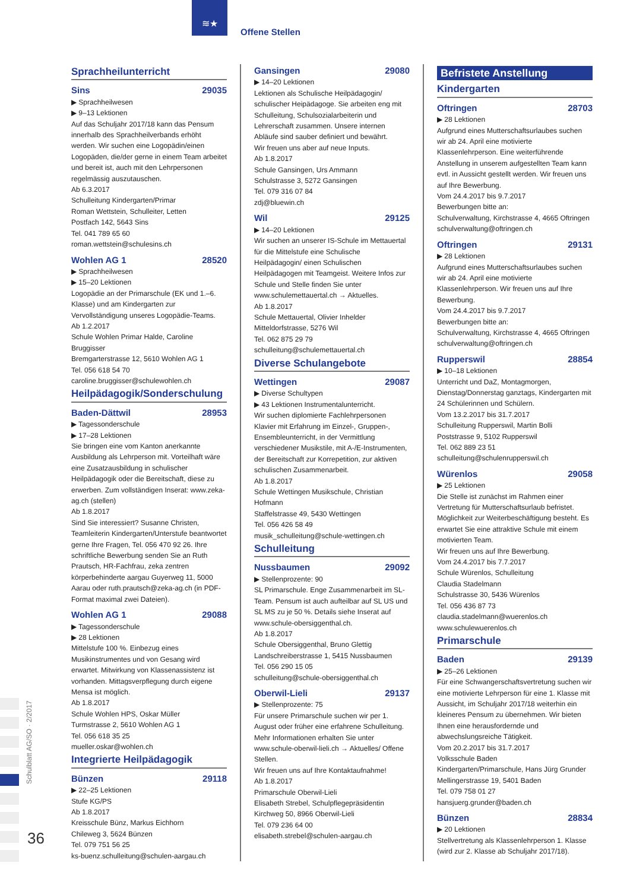≋★
Offene Stellen
Sprachheilunterricht
Sins 29035
▶ Sprachheilwesen
▶ 9–13 Lektionen
Auf das Schuljahr 2017/18 kann das Pensum innerhalb des Sprachheilverbands erhöht werden. Wir suchen eine Logopädin/einen Logopäden, die/der gerne in einem Team arbeitet und bereit ist, auch mit den Lehrpersonen regelmässig aus­zutauschen.
Ab 6.3.2017
Schulleitung Kindergarten/Primar
Roman Wettstein, Schulleiter, Letten
Postfach 142, 5643 Sins
Tel. 041 789 65 60
roman.wettstein@schulesins.ch
Wohlen AG 1 28520
▶ Sprachheilwesen
▶ 15–20 Lektionen
Logopädie an der Primarschule (EK und 1.–6. Klasse) und am Kindergarten zur Vervollständigung unseres Logopädie-Teams.
Ab 1.2.2017
Schule Wohlen Primar Halde, Caroline Bruggisser
Bremgarterstrasse 12, 5610 Wohlen AG 1
Tel. 056 618 54 70
caroline.bruggisser@schulewohlen.ch
Heilpädagogik/Sonderschulung
Baden-Dättwil 28953
▶ Tagessonderschule
▶ 17–28 Lektionen
Sie bringen eine vom Kanton anerkannte Ausbildung als Lehrperson mit. Vorteilhaft wäre eine Zusatzausbildung in schulischer Heilpädagogik oder die Bereitschaft, diese zu erwerben. Zum vollständigen Inserat: www.zeka-ag.ch (stellen)
Ab 1.8.2017
Sind Sie interessiert? Susanne Christen, Teamleiterin Kindergarten/Unterstufe beantwortet gerne Ihre Fragen, Tel. 056 470 92 26. Ihre schriftliche Bewerbung senden Sie an Ruth Prautsch, HR-Fachfrau, zeka zentren körperbehinderte aargau Guyerweg 11, 5000 Aarau oder ruth.prautsch@zeka-ag.ch (in PDF-Format maximal zwei Dateien).
Wohlen AG 1 29088
▶ Tagessonderschule
▶ 28 Lektionen
Mittelstufe 100 %. Einbezug eines Musikinstrumentes und von Gesang wird erwartet. Mitwirkung von Klassenassistenz ist vorhanden. Mittagsverpflegung durch eigene Mensa ist möglich.
Ab 1.8.2017
Schule Wohlen HPS, Oskar Müller
Turmstrasse 2, 5610 Wohlen AG 1
Tel. 056 618 35 25
mueller.oskar@wohlen.ch
Integrierte Heilpädagogik
Bünzen 29118
▶ 22–25 Lektionen
Stufe KG/PS
Ab 1.8.2017
Kreisschule Bünz, Markus Eichhorn
Chileweg 3, 5624 Bünzen
Tel. 079 751 56 25
ks-buenz.schulleitung@schulen-aargau.ch
Gansingen 29080
▶ 14–20 Lektionen
Lektionen als Schulische Heilpädagogin/ schulischer Heipädagoge. Sie arbeiten eng mit Schulleitung, Schulsozialarbeiterin und Lehrerschaft zusammen. Unsere internen Abläufe sind sauber definiert und bewährt.
Wir freuen uns aber auf neue Inputs.
Ab 1.8.2017
Schule Gansingen, Urs Ammann
Schulstrasse 3, 5272 Gansingen
Tel. 079 316 07 84
zdj@bluewin.ch
Wil 29125
▶ 14–20 Lektionen
Wir suchen an unserer IS-Schule im Mettauertal für die Mittelstufe eine Schulische Heilpädagogin/ einen Schulischen Heilpädagogen mit Teamgeist. Weitere Infos zur Schule und Stelle finden Sie unter www.schulemettauertal.ch → Aktuelles.
Ab 1.8.2017
Schule Mettauertal, Olivier Inhelder
Mitteldorfstrasse, 5276 Wil
Tel. 062 875 29 79
schulleitung@schulemettauertal.ch
Diverse Schulangebote
Wettingen 29087
▶ Diverse Schultypen
▶ 43 Lektionen Instrumentalunterricht.
Wir suchen diplomierte Fachlehrpersonen Klavier mit Erfahrung im Einzel-, Gruppen-, Ensemble­unterricht, in der Vermittlung verschiedener Musikstile, mit A-/E-Instrumenten, der Bereitschaft zur Korrepetition, zur aktiven schulischen Zusammenarbeit.
Ab 1.8.2017
Schule Wettingen Musikschule, Christian Hofmann
Staffelstrasse 49, 5430 Wettingen
Tel. 056 426 58 49
musik_schulleitung@schule-wettingen.ch
Schulleitung
Nussbaumen 29092
▶ Stellenprozente: 90
SL Primarschule. Enge Zusammenarbeit im SL-Team. Pensum ist auch aufteilbar auf SL US und SL MS zu je 50 %. Details siehe Inserat auf www.schule-obersiggenthal.ch.
Ab 1.8.2017
Schule Obersiggenthal, Bruno Glettig
Landschreiberstrasse 1, 5415 Nussbaumen
Tel. 056 290 15 05
schulleitung@schule-obersiggenthal.ch
Oberwil-Lieli 29137
▶ Stellenprozente: 75
Für unsere Primarschule suchen wir per 1. August oder früher eine erfahrene Schulleitung. Mehr Informationen erhalten Sie unter www.schule-oberwil-lieli.ch → Aktuelles/ Offene Stellen.
Wir freuen uns auf Ihre Kontaktaufnahme!
Ab 1.8.2017
Primarschule Oberwil-Lieli
Elisabeth Strebel, Schulpflegepräsidentin
Kirchweg 50, 8966 Oberwil-Lieli
Tel. 079 236 64 00
elisabeth.strebel@schulen-aargau.ch
Befristete Anstellung
Kindergarten
Oftringen 28703
▶ 28 Lektionen
Aufgrund eines Mutterschaftsurlaubes suchen wir ab 24. April eine motivierte Klassenlehrperson. Eine weiterführende Anstellung in unserem aufgestellten Team kann evtl. in Aussicht gestellt werden. Wir freuen uns auf Ihre Bewerbung.
Vom 24.4.2017 bis 9.7.2017
Bewerbungen bitte an:
Schulverwaltung, Kirchstrasse 4, 4665 Oftringen
schulverwaltung@oftringen.ch
Oftringen 29131
▶ 28 Lektionen
Aufgrund eines Mutterschaftsurlaubes suchen wir ab 24. April eine motivierte Klassenlehrperson. Wir freuen uns auf Ihre Bewerbung.
Vom 24.4.2017 bis 9.7.2017
Bewerbungen bitte an:
Schulverwaltung, Kirchstrasse 4, 4665 Oftringen
schulverwaltung@oftringen.ch
Rupperswil 28854
▶ 10–18 Lektionen
Unterricht und DaZ, Montagmorgen, Dienstag/Donnerstag ganztags, Kindergarten mit 24 Schülerinnen und Schülern.
Vom 13.2.2017 bis 31.7.2017
Schulleitung Rupperswil, Martin Bolli
Poststrasse 9, 5102 Rupperswil
Tel. 062 889 23 51
schulleitung@schulenrupperswil.ch
Würenlos 29058
▶ 25 Lektionen
Die Stelle ist zunächst im Rahmen einer Vertretung für Mutterschaftsurlaub befristet. Möglichkeit zur Weiterbeschäftigung besteht. Es erwartet Sie eine attraktive Schule mit einem motivierten Team.
Wir freuen uns auf Ihre Bewerbung.
Vom 24.4.2017 bis 7.7.2017
Schule Würenlos, Schulleitung
Claudia Stadelmann
Schulstrasse 30, 5436 Würenlos
Tel. 056 436 87 73
claudia.stadelmann@wuerenlos.ch
www.schulewuerenlos.ch
Primarschule
Baden 29139
▶ 25–26 Lektionen
Für eine Schwangerschaftsvertretung suchen wir eine motivierte Lehrperson für eine 1. Klasse mit Aussicht, im Schuljahr 2017/18 weiterhin ein kleineres Pensum zu übernehmen. Wir bieten Ihnen eine herausfordernde und abwechslungsreiche Tätigkeit.
Vom 20.2.2017 bis 31.7.2017
Volksschule Baden
Kindergarten/Primarschule, Hans Jürg Grunder
Mellingerstrasse 19, 5401 Baden
Tel. 079 758 01 27
hansjuerg.grunder@baden.ch
Bünzen 28834
▶ 20 Lektionen
Stellvertretung als Klassenlehrperson 1. Klasse (wird zur 2. Klasse ab Schuljahr 2017/18).
Schulblatt AG/SO · 2/2017
36